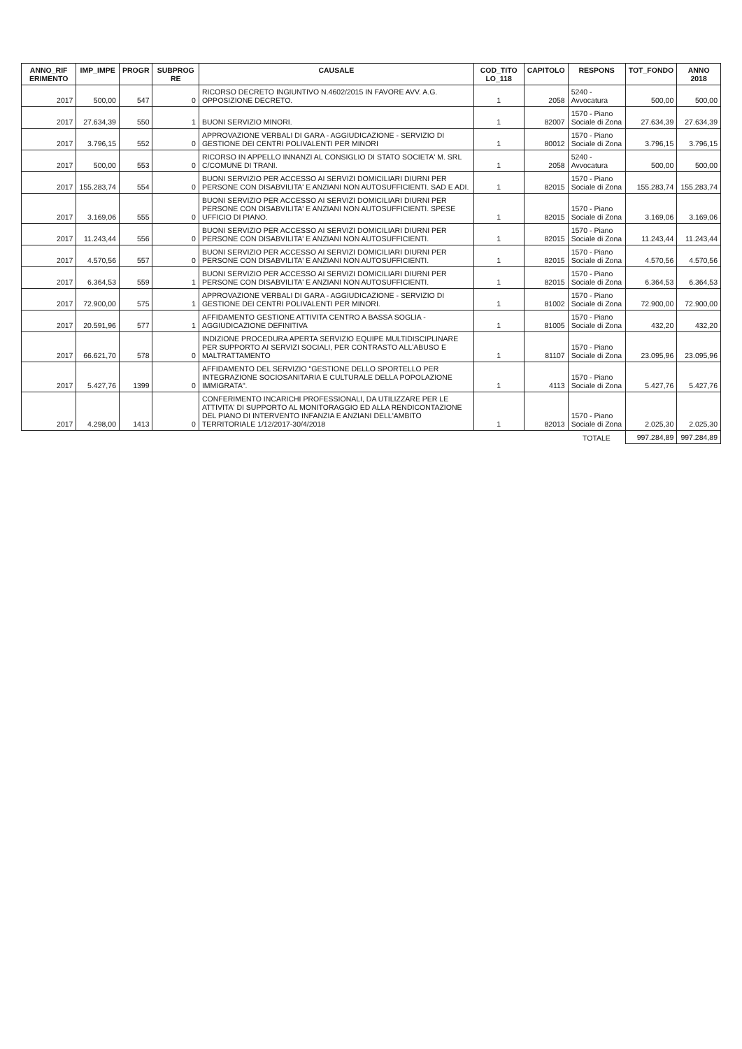| ANNO_RIF ERIMENTO | IMP_IMPE | PROGR | SUBPROG RE | CAUSALE | COD_TITO LO_118 | CAPITOLO | RESPONS | TOT_FONDO | ANNO 2018 |
| --- | --- | --- | --- | --- | --- | --- | --- | --- | --- |
| 2017 | 500,00 | 547 | 0 | RICORSO DECRETO INGIUNTIVO N.4602/2015 IN FAVORE AVV. A.G. OPPOSIZIONE DECRETO. | 1 | 2058 | 5240 - Avvocatura | 500,00 | 500,00 |
| 2017 | 27.634,39 | 550 | 1 | BUONI SERVIZIO MINORI. | 1 | 82007 | 1570 - Piano Sociale di Zona | 27.634,39 | 27.634,39 |
| 2017 | 3.796,15 | 552 | 0 | APPROVAZIONE VERBALI DI GARA - AGGIUDICAZIONE - SERVIZIO DI GESTIONE DEI CENTRI POLIVALENTI PER MINORI | 1 | 80012 | 1570 - Piano Sociale di Zona | 3.796,15 | 3.796,15 |
| 2017 | 500,00 | 553 | 0 | RICORSO IN APPELLO INNANZI AL CONSIGLIO DI STATO SOCIETA' M. SRL C/COMUNE DI TRANI. | 1 | 2058 | 5240 - Avvocatura | 500,00 | 500,00 |
| 2017 | 155.283,74 | 554 | 0 | BUONI SERVIZIO PER ACCESSO AI SERVIZI DOMICILIARI DIURNI PER PERSONE CON DISABVILITA' E ANZIANI NON AUTOSUFFICIENTI. SAD E ADI. | 1 | 82015 | 1570 - Piano Sociale di Zona | 155.283,74 | 155.283,74 |
| 2017 | 3.169,06 | 555 | 0 | BUONI SERVIZIO PER ACCESSO AI SERVIZI DOMICILIARI DIURNI PER PERSONE CON DISABVILITA' E ANZIANI NON AUTOSUFFICIENTI. SPESE UFFICIO DI PIANO. | 1 | 82015 | 1570 - Piano Sociale di Zona | 3.169,06 | 3.169,06 |
| 2017 | 11.243,44 | 556 | 0 | BUONI SERVIZIO PER ACCESSO AI SERVIZI DOMICILIARI DIURNI PER PERSONE CON DISABVILITA' E ANZIANI NON AUTOSUFFICIENTI. | 1 | 82015 | 1570 - Piano Sociale di Zona | 11.243,44 | 11.243,44 |
| 2017 | 4.570,56 | 557 | 0 | BUONI SERVIZIO PER ACCESSO AI SERVIZI DOMICILIARI DIURNI PER PERSONE CON DISABVILITA' E ANZIANI NON AUTOSUFFICIENTI. | 1 | 82015 | 1570 - Piano Sociale di Zona | 4.570,56 | 4.570,56 |
| 2017 | 6.364,53 | 559 | 1 | BUONI SERVIZIO PER ACCESSO AI SERVIZI DOMICILIARI DIURNI PER PERSONE CON DISABVILITA' E ANZIANI NON AUTOSUFFICIENTI. | 1 | 82015 | 1570 - Piano Sociale di Zona | 6.364,53 | 6.364,53 |
| 2017 | 72.900,00 | 575 | 1 | APPROVAZIONE VERBALI DI GARA - AGGIUDICAZIONE - SERVIZIO DI GESTIONE DEI CENTRI POLIVALENTI PER MINORI. | 1 | 81002 | 1570 - Piano Sociale di Zona | 72.900,00 | 72.900,00 |
| 2017 | 20.591,96 | 577 | 1 | AFFIDAMENTO GESTIONE ATTIVITA CENTRO A BASSA SOGLIA - AGGIUDICAZIONE DEFINITIVA | 1 | 81005 | 1570 - Piano Sociale di Zona | 432,20 | 432,20 |
| 2017 | 66.621,70 | 578 | 0 | INDIZIONE PROCEDURA APERTA SERVIZIO EQUIPE MULTIDISCIPLINARE PER SUPPORTO AI SERVIZI SOCIALI, PER CONTRASTO ALL'ABUSO E MALTRATTAMENTO | 1 | 81107 | 1570 - Piano Sociale di Zona | 23.095,96 | 23.095,96 |
| 2017 | 5.427,76 | 1399 | 0 | AFFIDAMENTO DEL SERVIZIO "GESTIONE DELLO SPORTELLO PER INTEGRAZIONE SOCIOSANITARIA E CULTURALE DELLA POPOLAZIONE IMMIGRATA". | 1 | 4113 | 1570 - Piano Sociale di Zona | 5.427,76 | 5.427,76 |
| 2017 | 4.298,00 | 1413 | 0 | CONFERIMENTO INCARICHI PROFESSIONALI, DA UTILIZZARE PER LE ATTIVITA' DI SUPPORTO AL MONITORAGGIO ED ALLA RENDICONTAZIONE DEL PIANO DI INTERVENTO INFANZIA E ANZIANI DELL'AMBITO TERRITORIALE 1/12/2017-30/4/2018 | 1 | 82013 | 1570 - Piano Sociale di Zona | 2.025,30 | 2.025,30 |
| | | | | | | | TOTALE | 997.284,89 | 997.284,89 |